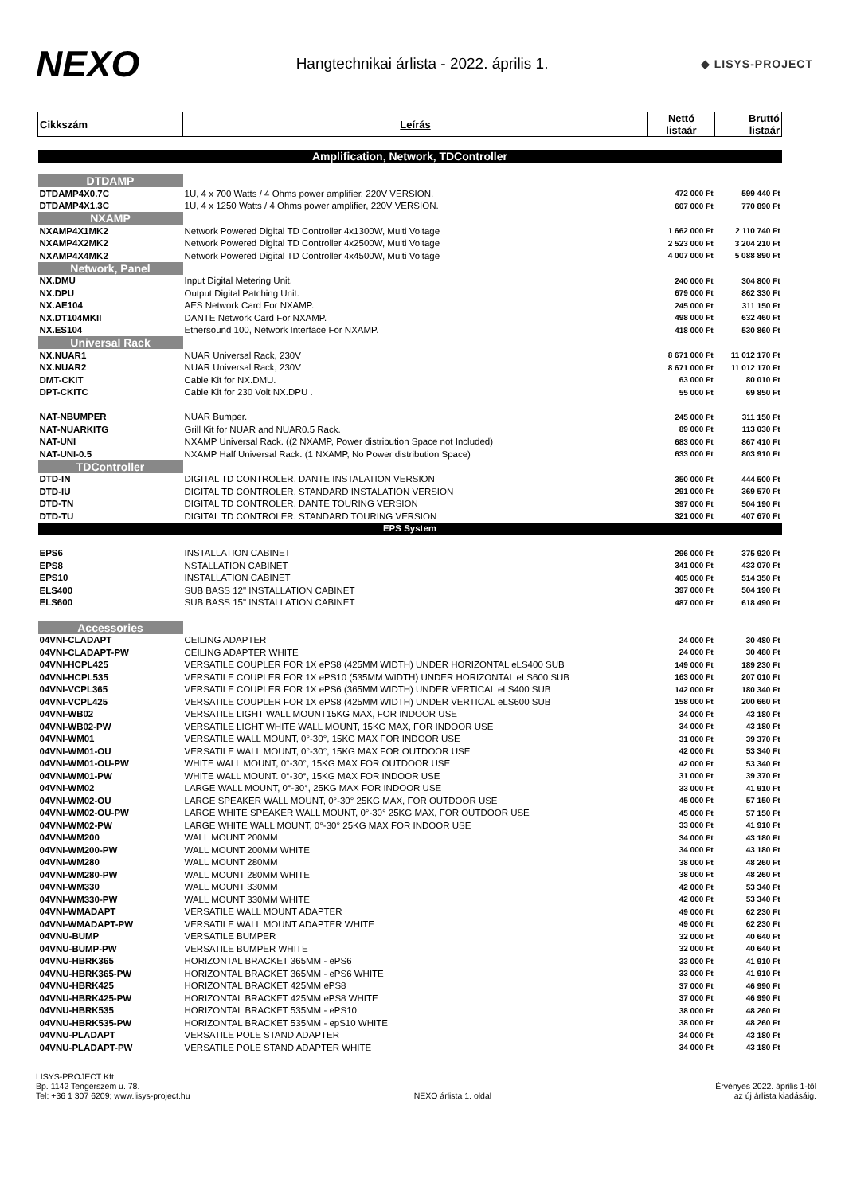NEXO
Hangtechnikai árlista - 2022. április 1.
◆ LISYS-PROJECT
| Cikkszám | Leírás | Nettó listaár | Bruttó listaár |
| --- | --- | --- | --- |
| Amplification, Network, TDController | | | |
| DTDAMP | | | |
| DTDAMP4X0.7C | 1U, 4 x 700 Watts / 4 Ohms power amplifier, 220V VERSION. | 472 000 Ft | 599 440 Ft |
| DTDAMP4X1.3C | 1U, 4 x 1250 Watts / 4 Ohms power amplifier, 220V VERSION. | 607 000 Ft | 770 890 Ft |
| NXAMP | | | |
| NXAMP4X1MK2 | Network Powered Digital TD Controller 4x1300W, Multi Voltage | 1 662 000 Ft | 2 110 740 Ft |
| NXAMP4X2MK2 | Network Powered Digital TD Controller 4x2500W, Multi Voltage | 2 523 000 Ft | 3 204 210 Ft |
| NXAMP4X4MK2 | Network Powered Digital TD Controller 4x4500W, Multi Voltage | 4 007 000 Ft | 5 088 890 Ft |
| Network, Panel | | | |
| NX.DMU | Input Digital Metering Unit. | 240 000 Ft | 304 800 Ft |
| NX.DPU | Output Digital Patching Unit. | 679 000 Ft | 862 330 Ft |
| NX.AE104 | AES Network Card For NXAMP. | 245 000 Ft | 311 150 Ft |
| NX.DT104MKII | DANTE Network Card For NXAMP. | 498 000 Ft | 632 460 Ft |
| NX.ES104 | Ethersound 100, Network Interface For NXAMP. | 418 000 Ft | 530 860 Ft |
| Universal Rack | | | |
| NX.NUAR1 | NUAR Universal Rack, 230V | 8 671 000 Ft | 11 012 170 Ft |
| NX.NUAR2 | NUAR Universal Rack, 230V | 8 671 000 Ft | 11 012 170 Ft |
| DMT-CKIT | Cable Kit for NX.DMU. | 63 000 Ft | 80 010 Ft |
| DPT-CKITC | Cable Kit for 230 Volt NX.DPU . | 55 000 Ft | 69 850 Ft |
| NAT-NBUMPER | NUAR Bumper. | 245 000 Ft | 311 150 Ft |
| NAT-NUARKITG | Grill Kit for NUAR and NUAR0.5 Rack. | 89 000 Ft | 113 030 Ft |
| NAT-UNI | NXAMP Universal Rack. ((2 NXAMP, Power distribution Space not Included) | 683 000 Ft | 867 410 Ft |
| NAT-UNI-0.5 | NXAMP Half Universal Rack. (1 NXAMP, No Power distribution Space) | 633 000 Ft | 803 910 Ft |
| TDController | | | |
| DTD-IN | DIGITAL TD CONTROLER. DANTE INSTALATION VERSION | 350 000 Ft | 444 500 Ft |
| DTD-IU | DIGITAL TD CONTROLER. STANDARD INSTALATION VERSION | 291 000 Ft | 369 570 Ft |
| DTD-TN | DIGITAL TD CONTROLER. DANTE TOURING VERSION | 397 000 Ft | 504 190 Ft |
| DTD-TU | DIGITAL TD CONTROLER. STANDARD TOURING VERSION | 321 000 Ft | 407 670 Ft |
| EPS System | | | |
| EPS6 | INSTALLATION CABINET | 296 000 Ft | 375 920 Ft |
| EPS8 | NSTALLATION CABINET | 341 000 Ft | 433 070 Ft |
| EPS10 | INSTALLATION CABINET | 405 000 Ft | 514 350 Ft |
| ELS400 | SUB BASS 12" INSTALLATION CABINET | 397 000 Ft | 504 190 Ft |
| ELS600 | SUB BASS 15" INSTALLATION CABINET | 487 000 Ft | 618 490 Ft |
| Accessories | | | |
| 04VNI-CLADAPT | CEILING ADAPTER | 24 000 Ft | 30 480 Ft |
| 04VNI-CLADAPT-PW | CEILING ADAPTER WHITE | 24 000 Ft | 30 480 Ft |
| 04VNI-HCPL425 | VERSATILE COUPLER FOR 1X ePS8 (425MM WIDTH) UNDER HORIZONTAL eLS400 SUB | 149 000 Ft | 189 230 Ft |
| 04VNI-HCPL535 | VERSATILE COUPLER FOR 1X ePS10 (535MM WIDTH) UNDER HORIZONTAL eLS600 SUB | 163 000 Ft | 207 010 Ft |
| 04VNI-VCPL365 | VERSATILE COUPLER FOR 1X ePS6 (365MM WIDTH) UNDER VERTICAL eLS400 SUB | 142 000 Ft | 180 340 Ft |
| 04VNI-VCPL425 | VERSATILE COUPLER FOR 1X ePS8 (425MM WIDTH) UNDER VERTICAL eLS600 SUB | 158 000 Ft | 200 660 Ft |
| 04VNI-WB02 | VERSATILE LIGHT WALL MOUNT15KG MAX, FOR INDOOR USE | 34 000 Ft | 43 180 Ft |
| 04VNI-WB02-PW | VERSATILE LIGHT WHITE WALL MOUNT, 15KG MAX, FOR INDOOR USE | 34 000 Ft | 43 180 Ft |
| 04VNI-WM01 | VERSATILE WALL MOUNT, 0°-30°, 15KG MAX FOR INDOOR USE | 31 000 Ft | 39 370 Ft |
| 04VNI-WM01-OU | VERSATILE WALL MOUNT, 0°-30°, 15KG MAX FOR OUTDOOR USE | 42 000 Ft | 53 340 Ft |
| 04VNI-WM01-OU-PW | WHITE WALL MOUNT, 0°-30°, 15KG MAX FOR OUTDOOR USE | 42 000 Ft | 53 340 Ft |
| 04VNI-WM01-PW | WHITE WALL MOUNT. 0°-30°, 15KG MAX FOR INDOOR USE | 31 000 Ft | 39 370 Ft |
| 04VNI-WM02 | LARGE WALL MOUNT, 0°-30°, 25KG MAX FOR INDOOR USE | 33 000 Ft | 41 910 Ft |
| 04VNI-WM02-OU | LARGE SPEAKER WALL MOUNT, 0°-30° 25KG MAX, FOR OUTDOOR USE | 45 000 Ft | 57 150 Ft |
| 04VNI-WM02-OU-PW | LARGE WHITE SPEAKER WALL MOUNT, 0°-30° 25KG MAX, FOR OUTDOOR USE | 45 000 Ft | 57 150 Ft |
| 04VNI-WM02-PW | LARGE WHITE WALL MOUNT, 0°-30° 25KG MAX FOR INDOOR USE | 33 000 Ft | 41 910 Ft |
| 04VNI-WM200 | WALL MOUNT 200MM | 34 000 Ft | 43 180 Ft |
| 04VNI-WM200-PW | WALL MOUNT 200MM WHITE | 34 000 Ft | 43 180 Ft |
| 04VNI-WM280 | WALL MOUNT 280MM | 38 000 Ft | 48 260 Ft |
| 04VNI-WM280-PW | WALL MOUNT 280MM WHITE | 38 000 Ft | 48 260 Ft |
| 04VNI-WM330 | WALL MOUNT 330MM | 42 000 Ft | 53 340 Ft |
| 04VNI-WM330-PW | WALL MOUNT 330MM WHITE | 42 000 Ft | 53 340 Ft |
| 04VNI-WMADAPT | VERSATILE WALL MOUNT ADAPTER | 49 000 Ft | 62 230 Ft |
| 04VNI-WMADAPT-PW | VERSATILE WALL MOUNT ADAPTER WHITE | 49 000 Ft | 62 230 Ft |
| 04VNU-BUMP | VERSATILE BUMPER | 32 000 Ft | 40 640 Ft |
| 04VNU-BUMP-PW | VERSATILE BUMPER WHITE | 32 000 Ft | 40 640 Ft |
| 04VNU-HBRK365 | HORIZONTAL BRACKET 365MM - ePS6 | 33 000 Ft | 41 910 Ft |
| 04VNU-HBRK365-PW | HORIZONTAL BRACKET 365MM - ePS6 WHITE | 33 000 Ft | 41 910 Ft |
| 04VNU-HBRK425 | HORIZONTAL BRACKET 425MM ePS8 | 37 000 Ft | 46 990 Ft |
| 04VNU-HBRK425-PW | HORIZONTAL BRACKET 425MM ePS8 WHITE | 37 000 Ft | 46 990 Ft |
| 04VNU-HBRK535 | HORIZONTAL BRACKET 535MM - ePS10 | 38 000 Ft | 48 260 Ft |
| 04VNU-HBRK535-PW | HORIZONTAL BRACKET 535MM - epS10 WHITE | 38 000 Ft | 48 260 Ft |
| 04VNU-PLADAPT | VERSATILE POLE STAND ADAPTER | 34 000 Ft | 43 180 Ft |
| 04VNU-PLADAPT-PW | VERSATILE POLE STAND ADAPTER WHITE | 34 000 Ft | 43 180 Ft |
LISYS-PROJECT Kft.
Bp. 1142 Tengerszem u. 78.
Tel: +36 1 307 6209; www.lisys-project.hu
NEXO árlista 1. oldal
Érvényes 2022. április 1-től
az új árlista kiadásáig.